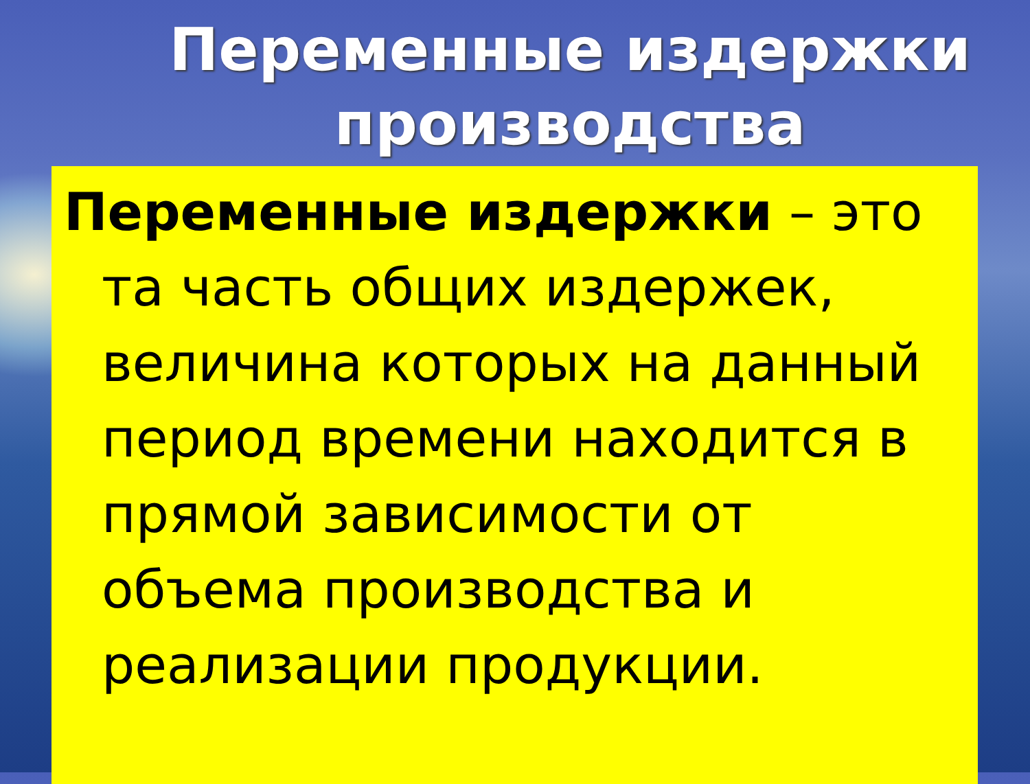Переменные издержки
производства
Переменные издержки – это та часть общих издержек, величина которых на данный период времени находится в прямой зависимости от объема производства и реализации продукции.